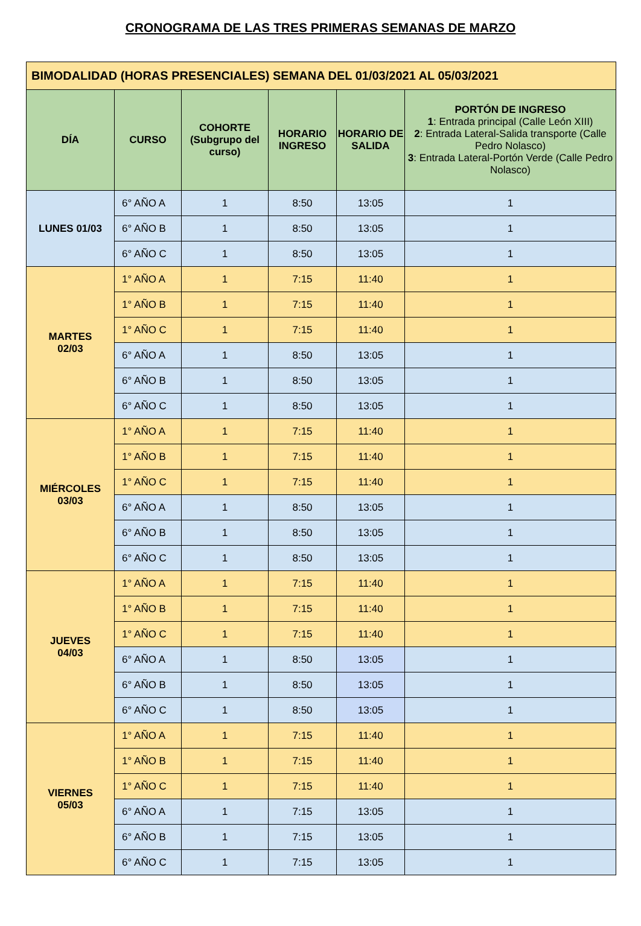CRONOGRAMA DE LAS TRES PRIMERAS SEMANAS DE MARZO
| BIMODALIDAD (HORAS PRESENCIALES) SEMANA DEL 01/03/2021 AL 05/03/2021 | | | | | |
| DÍA | CURSO | COHORTE (Subgrupo del curso) | HORARIO INGRESO | HORARIO DE SALIDA | PORTÓN DE INGRESO 1 : Entrada principal (Calle León XIII) 2 : Entrada Lateral-Salida transporte (Calle Pedro Nolasco) 3 : Entrada Lateral-Portón Verde (Calle Pedro Nolasco) |
| LUNES 01/03 | 6° AÑO A | 1 | 8:50 | 13:05 | 1 |
| | 6° AÑO B | 1 | 8:50 | 13:05 | 1 |
| | 6° AÑO C | 1 | 8:50 | 13:05 | 1 |
| MARTES 02/03 | 1° AÑO A | 1 | 7:15 | 11:40 | 1 |
| | 1° AÑO B | 1 | 7:15 | 11:40 | 1 |
| | 1° AÑO C | 1 | 7:15 | 11:40 | 1 |
| | 6° AÑO A | 1 | 8:50 | 13:05 | 1 |
| | 6° AÑO B | 1 | 8:50 | 13:05 | 1 |
| | 6° AÑO C | 1 | 8:50 | 13:05 | 1 |
| MIÉRCOLES 03/03 | 1° AÑO A | 1 | 7:15 | 11:40 | 1 |
| | 1° AÑO B | 1 | 7:15 | 11:40 | 1 |
| | 1° AÑO C | 1 | 7:15 | 11:40 | 1 |
| | 6° AÑO A | 1 | 8:50 | 13:05 | 1 |
| | 6° AÑO B | 1 | 8:50 | 13:05 | 1 |
| | 6° AÑO C | 1 | 8:50 | 13:05 | 1 |
| JUEVES 04/03 | 1° AÑO A | 1 | 7:15 | 11:40 | 1 |
| | 1° AÑO B | 1 | 7:15 | 11:40 | 1 |
| | 1° AÑO C | 1 | 7:15 | 11:40 | 1 |
| | 6° AÑO A | 1 | 8:50 | 13:05 | 1 |
| | 6° AÑO B | 1 | 8:50 | 13:05 | 1 |
| | 6° AÑO C | 1 | 8:50 | 13:05 | 1 |
| VIERNES 05/03 | 1° AÑO A | 1 | 7:15 | 11:40 | 1 |
| | 1° AÑO B | 1 | 7:15 | 11:40 | 1 |
| | 1° AÑO C | 1 | 7:15 | 11:40 | 1 |
| | 6° AÑO A | 1 | 7:15 | 13:05 | 1 |
| | 6° AÑO B | 1 | 7:15 | 13:05 | 1 |
| | 6° AÑO C | 1 | 7:15 | 13:05 | 1 |